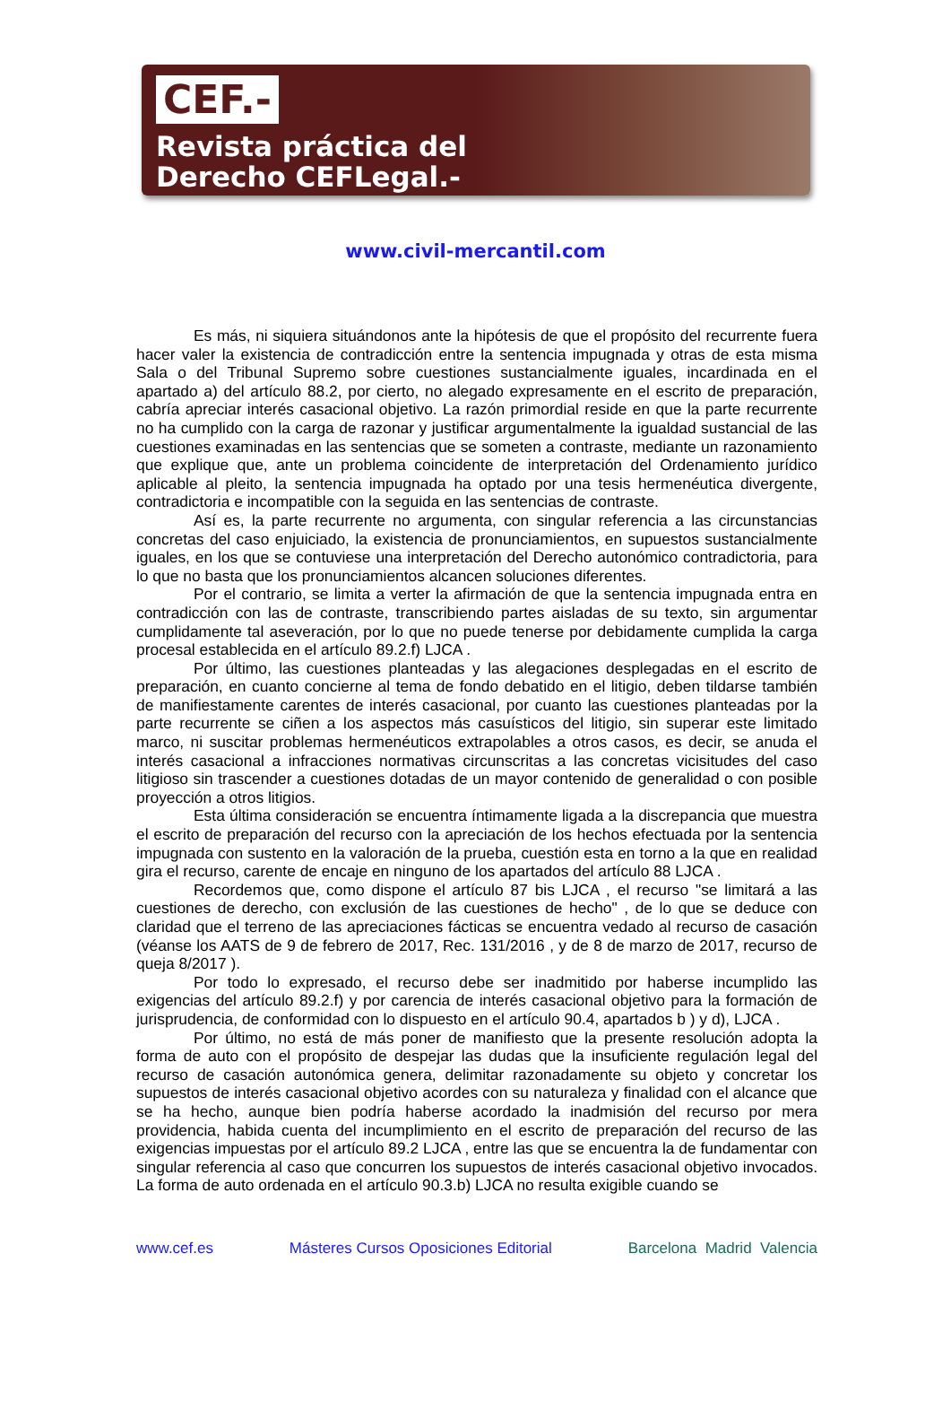CEF.-
Revista práctica del
Derecho CEFLegal.-
www.civil-mercantil.com
Es más, ni siquiera situándonos ante la hipótesis de que el propósito del recurrente fuera hacer valer la existencia de contradicción entre la sentencia impugnada y otras de esta misma Sala o del Tribunal Supremo sobre cuestiones sustancialmente iguales, incardinada en el apartado a) del artículo 88.2, por cierto, no alegado expresamente en el escrito de preparación, cabría apreciar interés casacional objetivo. La razón primordial reside en que la parte recurrente no ha cumplido con la carga de razonar y justificar argumentalmente la igualdad sustancial de las cuestiones examinadas en las sentencias que se someten a contraste, mediante un razonamiento que explique que, ante un problema coincidente de interpretación del Ordenamiento jurídico aplicable al pleito, la sentencia impugnada ha optado por una tesis hermenéutica divergente, contradictoria e incompatible con la seguida en las sentencias de contraste.
Así es, la parte recurrente no argumenta, con singular referencia a las circunstancias concretas del caso enjuiciado, la existencia de pronunciamientos, en supuestos sustancialmente iguales, en los que se contuviese una interpretación del Derecho autonómico contradictoria, para lo que no basta que los pronunciamientos alcancen soluciones diferentes.
Por el contrario, se limita a verter la afirmación de que la sentencia impugnada entra en contradicción con las de contraste, transcribiendo partes aisladas de su texto, sin argumentar cumplidamente tal aseveración, por lo que no puede tenerse por debidamente cumplida la carga procesal establecida en el artículo 89.2.f) LJCA .
Por último, las cuestiones planteadas y las alegaciones desplegadas en el escrito de preparación, en cuanto concierne al tema de fondo debatido en el litigio, deben tildarse también de manifiestamente carentes de interés casacional, por cuanto las cuestiones planteadas por la parte recurrente se ciñen a los aspectos más casuísticos del litigio, sin superar este limitado marco, ni suscitar problemas hermenéuticos extrapolables a otros casos, es decir, se anuda el interés casacional a infracciones normativas circunscritas a las concretas vicisitudes del caso litigioso sin trascender a cuestiones dotadas de un mayor contenido de generalidad o con posible proyección a otros litigios.
Esta última consideración se encuentra íntimamente ligada a la discrepancia que muestra el escrito de preparación del recurso con la apreciación de los hechos efectuada por la sentencia impugnada con sustento en la valoración de la prueba, cuestión esta en torno a la que en realidad gira el recurso, carente de encaje en ninguno de los apartados del artículo 88 LJCA .
Recordemos que, como dispone el artículo 87 bis LJCA , el recurso "se limitará a las cuestiones de derecho, con exclusión de las cuestiones de hecho" , de lo que se deduce con claridad que el terreno de las apreciaciones fácticas se encuentra vedado al recurso de casación (véanse los AATS de 9 de febrero de 2017, Rec. 131/2016 , y de 8 de marzo de 2017, recurso de queja 8/2017 ).
Por todo lo expresado, el recurso debe ser inadmitido por haberse incumplido las exigencias del artículo 89.2.f) y por carencia de interés casacional objetivo para la formación de jurisprudencia, de conformidad con lo dispuesto en el artículo 90.4, apartados b ) y d), LJCA .
Por último, no está de más poner de manifiesto que la presente resolución adopta la forma de auto con el propósito de despejar las dudas que la insuficiente regulación legal del recurso de casación autonómica genera, delimitar razonadamente su objeto y concretar los supuestos de interés casacional objetivo acordes con su naturaleza y finalidad con el alcance que se ha hecho, aunque bien podría haberse acordado la inadmisión del recurso por mera providencia, habida cuenta del incumplimiento en el escrito de preparación del recurso de las exigencias impuestas por el artículo 89.2 LJCA , entre las que se encuentra la de fundamentar con singular referencia al caso que concurren los supuestos de interés casacional objetivo invocados. La forma de auto ordenada en el artículo 90.3.b) LJCA no resulta exigible cuando se
www.cef.es Másteres Cursos Oposiciones Editorial Barcelona Madrid Valencia